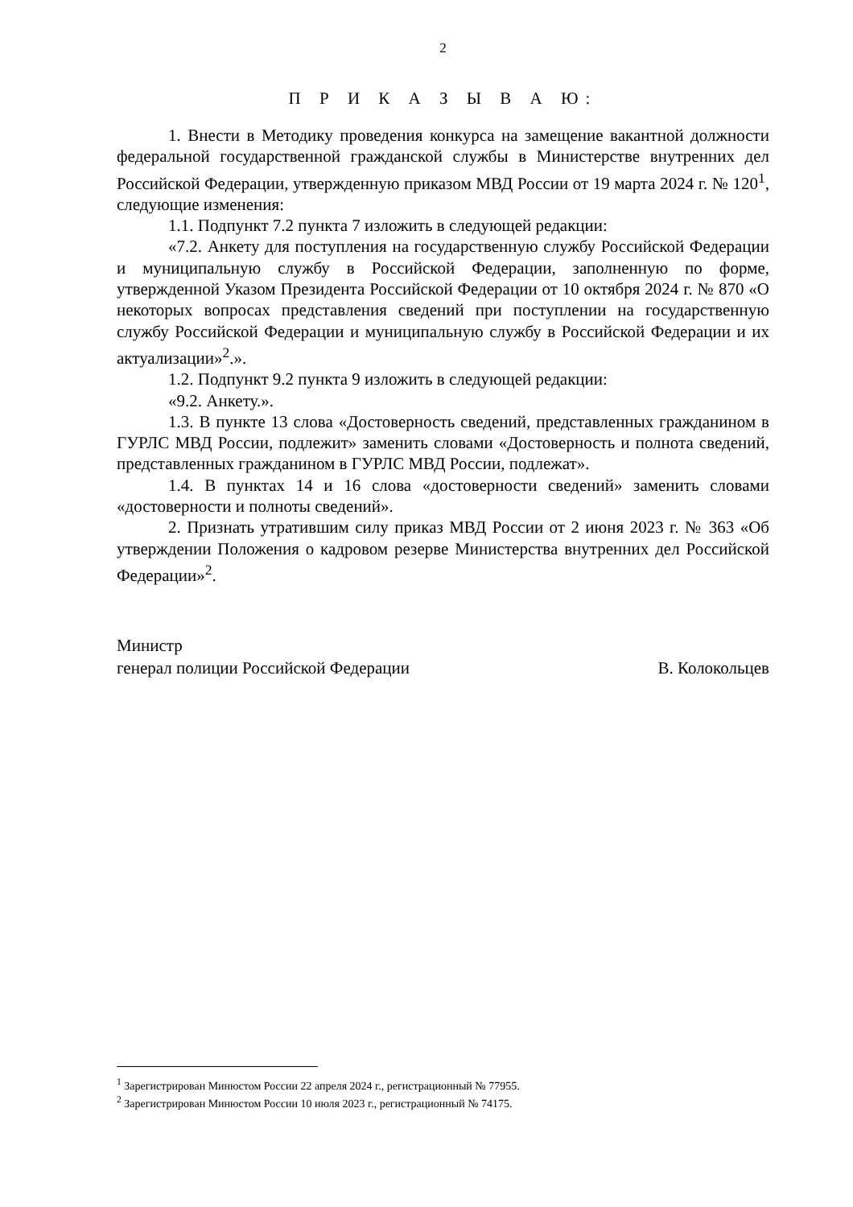2
П Р И К А З Ы В А Ю:
1. Внести в Методику проведения конкурса на замещение вакантной должности федеральной государственной гражданской службы в Министерстве внутренних дел Российской Федерации, утвержденную приказом МВД России от 19 марта 2024 г. № 120<sup>1</sup>, следующие изменения:
1.1. Подпункт 7.2 пункта 7 изложить в следующей редакции:
«7.2. Анкету для поступления на государственную службу Российской Федерации и муниципальную службу в Российской Федерации, заполненную по форме, утвержденной Указом Президента Российской Федерации от 10 октября 2024 г. № 870 «О некоторых вопросах представления сведений при поступлении на государственную службу Российской Федерации и муниципальную службу в Российской Федерации и их актуализации»<sup>2</sup>.».
1.2. Подпункт 9.2 пункта 9 изложить в следующей редакции:
«9.2. Анкету.».
1.3. В пункте 13 слова «Достоверность сведений, представленных гражданином в ГУРЛС МВД России, подлежит» заменить словами «Достоверность и полнота сведений, представленных гражданином в ГУРЛС МВД России, подлежат».
1.4. В пунктах 14 и 16 слова «достоверности сведений» заменить словами «достоверности и полноты сведений».
2. Признать утратившим силу приказ МВД России от 2 июня 2023 г. № 363 «Об утверждении Положения о кадровом резерве Министерства внутренних дел Российской Федерации»<sup>2</sup>.
Министр
генерал полиции Российской Федерации
В. Колокольцев
<sup>1</sup> Зарегистрирован Минюстом России 22 апреля 2024 г., регистрационный № 77955.
<sup>2</sup> Зарегистрирован Минюстом России 10 июля 2023 г., регистрационный № 74175.